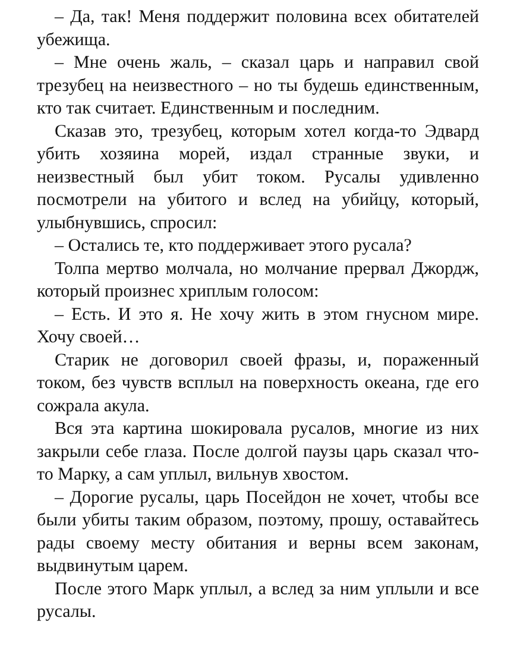– Да, так! Меня поддержит половина всех обитателей убежища.
– Мне очень жаль, – сказал царь и направил свой трезубец на неизвестного – но ты будешь единственным, кто так считает. Единственным и последним.
Сказав это, трезубец, которым хотел когда-то Эдвард убить хозяина морей, издал странные звуки, и неизвестный был убит током. Русалы удивленно посмотрели на убитого и вслед на убийцу, который, улыбнувшись, спросил:
– Остались те, кто поддерживает этого русала?
Толпа мертво молчала, но молчание прервал Джордж, который произнес хриплым голосом:
– Есть. И это я. Не хочу жить в этом гнусном мире. Хочу своей…
Старик не договорил своей фразы, и, пораженный током, без чувств всплыл на поверхность океана, где его сожрала акула.
Вся эта картина шокировала русалов, многие из них закрыли себе глаза. После долгой паузы царь сказал что-то Марку, а сам уплыл, вильнув хвостом.
– Дорогие русалы, царь Посейдон не хочет, чтобы все были убиты таким образом, поэтому, прошу, оставайтесь рады своему месту обитания и верны всем законам, выдвинутым царем.
После этого Марк уплыл, а вслед за ним уплыли и все русалы.